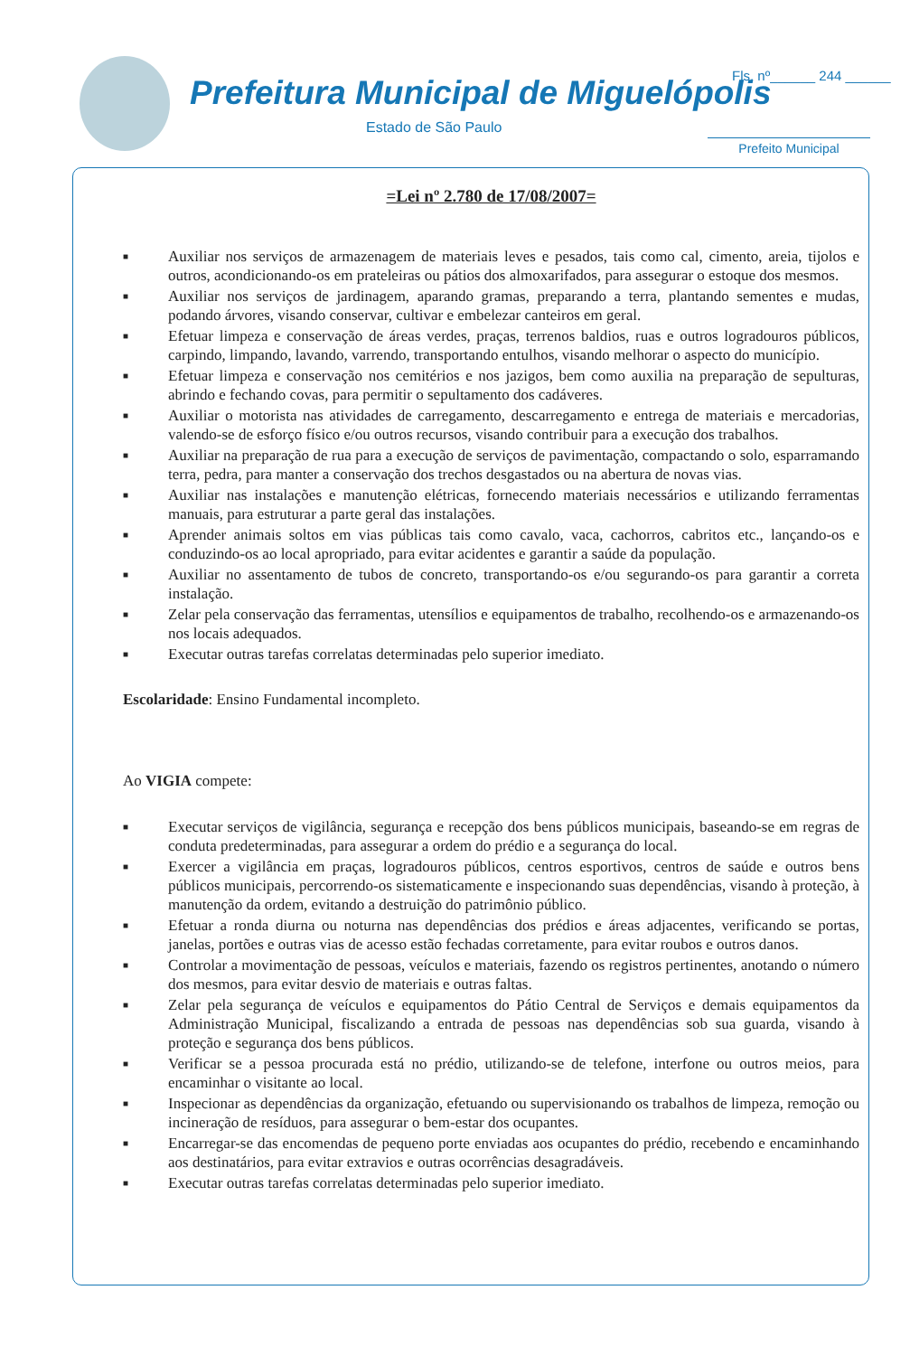Prefeitura Municipal de Miguelópolis
Estado de São Paulo
Fls. nº______ 244 ______
Prefeito Municipal
=Lei nº 2.780 de 17/08/2007=
■ Auxiliar nos serviços de armazenagem de materiais leves e pesados, tais como cal, cimento, areia, tijolos e outros, acondicionando-os em prateleiras ou pátios dos almoxarifados, para assegurar o estoque dos mesmos.
■ Auxiliar nos serviços de jardinagem, aparando gramas, preparando a terra, plantando sementes e mudas, podando árvores, visando conservar, cultivar e embelezar canteiros em geral.
■ Efetuar limpeza e conservação de áreas verdes, praças, terrenos baldios, ruas e outros logradouros públicos, carpindo, limpando, lavando, varrendo, transportando entulhos, visando melhorar o aspecto do município.
■ Efetuar limpeza e conservação nos cemitérios e nos jazigos, bem como auxilia na preparação de sepulturas, abrindo e fechando covas, para permitir o sepultamento dos cadáveres.
■ Auxiliar o motorista nas atividades de carregamento, descarregamento e entrega de materiais e mercadorias, valendo-se de esforço físico e/ou outros recursos, visando contribuir para a execução dos trabalhos.
■ Auxiliar na preparação de rua para a execução de serviços de pavimentação, compactando o solo, esparramando terra, pedra, para manter a conservação dos trechos desgastados ou na abertura de novas vias.
■ Auxiliar nas instalações e manutenção elétricas, fornecendo materiais necessários e utilizando ferramentas manuais, para estruturar a parte geral das instalações.
■ Aprender animais soltos em vias públicas tais como cavalo, vaca, cachorros, cabritos etc., lançando-os e conduzindo-os ao local apropriado, para evitar acidentes e garantir a saúde da população.
■ Auxiliar no assentamento de tubos de concreto, transportando-os e/ou segurando-os para garantir a correta instalação.
■ Zelar pela conservação das ferramentas, utensílios e equipamentos de trabalho, recolhendo-os e armazenando-os nos locais adequados.
■ Executar outras tarefas correlatas determinadas pelo superior imediato.
Escolaridade: Ensino Fundamental incompleto.
Ao VIGIA compete:
■ Executar serviços de vigilância, segurança e recepção dos bens públicos municipais, baseando-se em regras de conduta predeterminadas, para assegurar a ordem do prédio e a segurança do local.
■ Exercer a vigilância em praças, logradouros públicos, centros esportivos, centros de saúde e outros bens públicos municipais, percorrendo-os sistematicamente e inspecionando suas dependências, visando à proteção, à manutenção da ordem, evitando a destruição do patrimônio público.
■ Efetuar a ronda diurna ou noturna nas dependências dos prédios e áreas adjacentes, verificando se portas, janelas, portões e outras vias de acesso estão fechadas corretamente, para evitar roubos e outros danos.
■ Controlar a movimentação de pessoas, veículos e materiais, fazendo os registros pertinentes, anotando o número dos mesmos, para evitar desvio de materiais e outras faltas.
■ Zelar pela segurança de veículos e equipamentos do Pátio Central de Serviços e demais equipamentos da Administração Municipal, fiscalizando a entrada de pessoas nas dependências sob sua guarda, visando à proteção e segurança dos bens públicos.
■ Verificar se a pessoa procurada está no prédio, utilizando-se de telefone, interfone ou outros meios, para encaminhar o visitante ao local.
■ Inspecionar as dependências da organização, efetuando ou supervisionando os trabalhos de limpeza, remoção ou incineração de resíduos, para assegurar o bem-estar dos ocupantes.
■ Encarregar-se das encomendas de pequeno porte enviadas aos ocupantes do prédio, recebendo e encaminhando aos destinatários, para evitar extravios e outras ocorrências desagradáveis.
■ Executar outras tarefas correlatas determinadas pelo superior imediato.